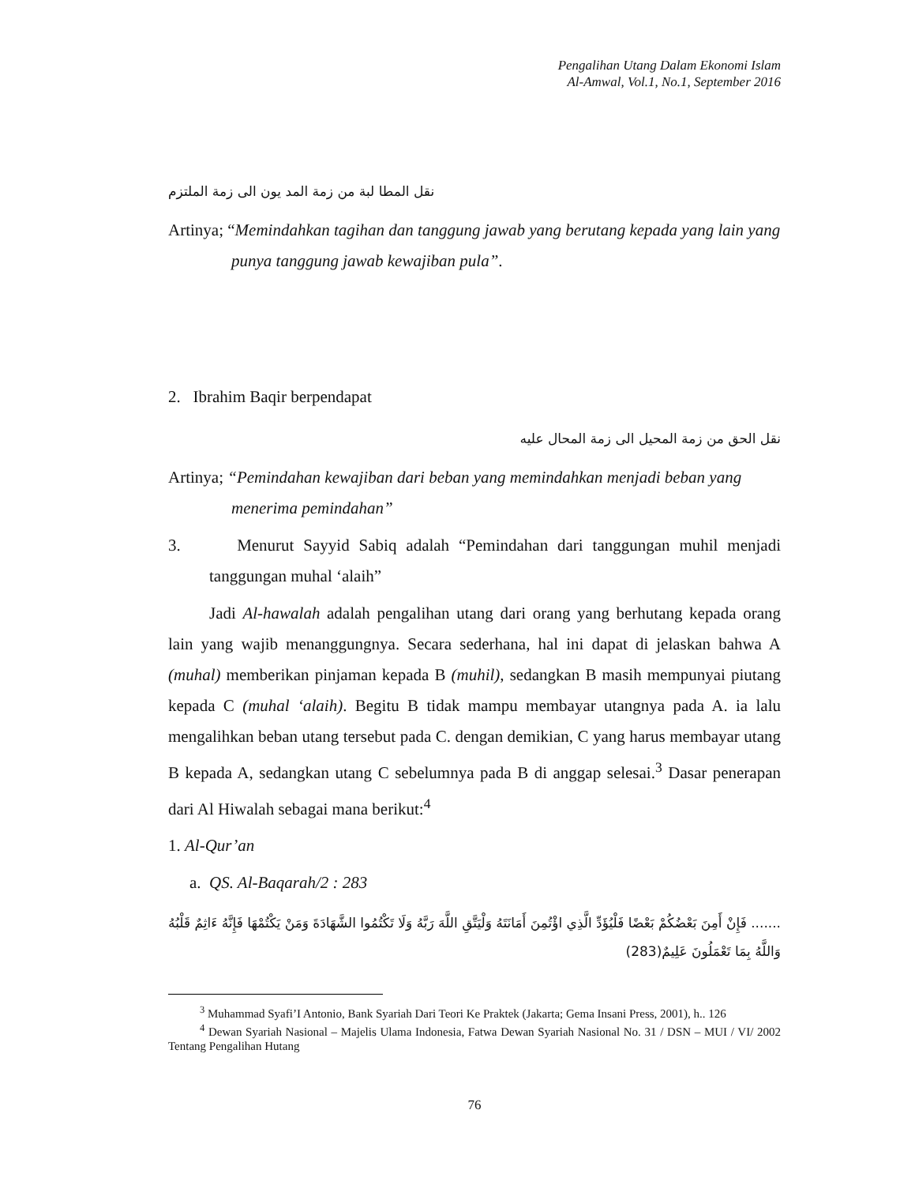Pengalihan Utang Dalam Ekonomi Islam
Al-Amwal, Vol.1, No.1, September 2016
نقل المطا لبة من زمة المد يون الى زمة الملتزم
Artinya; “Memindahkan tagihan dan tanggung jawab yang berutang kepada yang lain yang punya tanggung jawab kewajiban pula”.
2. Ibrahim Baqir berpendapat
نقل الحق من زمة المحيل الى زمة المحال عليه
Artinya; “Pemindahan kewajiban dari beban yang memindahkan menjadi beban yang menerima pemindahan”
3. Menurut Sayyid Sabiq adalah “Pemindahan dari tanggungan muhil menjadi tanggungan muhal ‘alaih”
Jadi Al-hawalah adalah pengalihan utang dari orang yang berhutang kepada orang lain yang wajib menanggungnya. Secara sederhana, hal ini dapat di jelaskan bahwa A (muhal) memberikan pinjaman kepada B (muhil), sedangkan B masih mempunyai piutang kepada C (muhal ‘alaih). Begitu B tidak mampu membayar utangnya pada A. ia lalu mengalihkan beban utang tersebut pada C. dengan demikian, C yang harus membayar utang B kepada A, sedangkan utang C sebelumnya pada B di anggap selesai.<sup>3</sup> Dasar penerapan dari Al Hiwalah sebagai mana berikut:<sup>4</sup>
1. Al-Qur’an
a. QS. Al-Baqarah/2 : 283
....... فَإِنْ أَمِنَ بَعْضُكُمْ بَعْضًا فَلْيُؤَدِّ الَّذِي اؤْتُمِنَ أَمَانَتَهُ وَلْيَتَّقِ اللَّهَ رَبَّهُ وَلَا تَكْتُمُوا الشَّهَادَةَ وَمَنْ يَكْتُمْهَا فَإِنَّهُ ءَاثِمٌ قَلْبُهُ وَاللَّهُ بِمَا تَعْمَلُونَ عَلِيمٌ(283)
<sup>3</sup> Muhammad Syafi’I Antonio, Bank Syariah Dari Teori Ke Praktek (Jakarta; Gema Insani Press, 2001), h.. 126
<sup>4</sup> Dewan Syariah Nasional – Majelis Ulama Indonesia, Fatwa Dewan Syariah Nasional No. 31 / DSN – MUI / VI/ 2002 Tentang Pengalihan Hutang
76